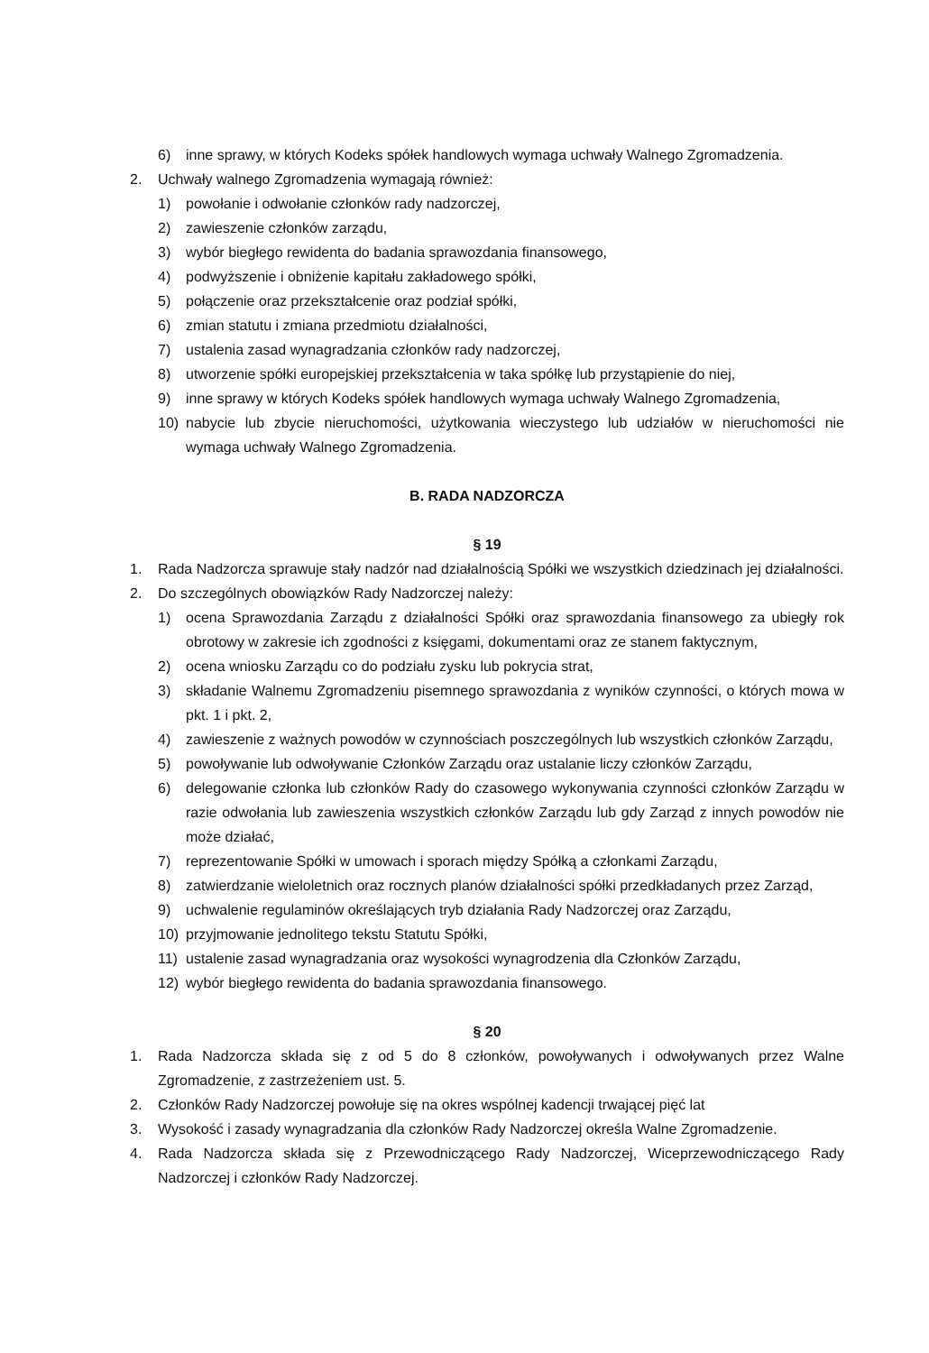6) inne sprawy, w których Kodeks spółek handlowych wymaga uchwały Walnego Zgromadzenia.
2. Uchwały walnego Zgromadzenia wymagają również:
1) powołanie i odwołanie członków rady nadzorczej,
2) zawieszenie członków zarządu,
3) wybór biegłego rewidenta do badania sprawozdania finansowego,
4) podwyższenie i obniżenie kapitału zakładowego spółki,
5) połączenie oraz przekształcenie oraz podział spółki,
6) zmian statutu i zmiana przedmiotu działalności,
7) ustalenia zasad wynagradzania członków rady nadzorczej,
8) utworzenie spółki europejskiej przekształcenia w taka spółkę lub przystąpienie do niej,
9) inne sprawy w których Kodeks spółek handlowych wymaga uchwały Walnego Zgromadzenia,
10) nabycie lub zbycie nieruchomości, użytkowania wieczystego lub udziałów w nieruchomości nie wymaga uchwały Walnego Zgromadzenia.
B. RADA NADZORCZA
§ 19
1. Rada Nadzorcza sprawuje stały nadzór nad działalnością Spółki we wszystkich dziedzinach jej działalności.
2. Do szczególnych obowiązków Rady Nadzorczej należy:
1) ocena Sprawozdania Zarządu z działalności Spółki oraz sprawozdania finansowego za ubiegły rok obrotowy w zakresie ich zgodności z księgami, dokumentami oraz ze stanem faktycznym,
2) ocena wniosku Zarządu co do podziału zysku lub pokrycia strat,
3) składanie Walnemu Zgromadzeniu pisemnego sprawozdania z wyników czynności, o których mowa w pkt. 1 i pkt. 2,
4) zawieszenie z ważnych powodów w czynnościach poszczególnych lub wszystkich członków Zarządu,
5) powoływanie lub odwoływanie Członków Zarządu oraz ustalanie liczy członków Zarządu,
6) delegowanie członka lub członków Rady do czasowego wykonywania czynności członków Zarządu w razie odwołania lub zawieszenia wszystkich członków Zarządu lub gdy Zarząd z innych powodów nie może działać,
7) reprezentowanie Spółki w umowach i sporach między Spółką a członkami Zarządu,
8) zatwierdzanie wieloletnich oraz rocznych planów działalności spółki przedkładanych przez Zarząd,
9) uchwalenie regulaminów określających tryb działania Rady Nadzorczej oraz Zarządu,
10) przyjmowanie jednolitego tekstu Statutu Spółki,
11) ustalenie zasad wynagradzania oraz wysokości wynagrodzenia dla Członków Zarządu,
12) wybór biegłego rewidenta do badania sprawozdania finansowego.
§ 20
1. Rada Nadzorcza składa się z od 5 do 8 członków, powoływanych i odwoływanych przez Walne Zgromadzenie, z zastrzeżeniem ust. 5.
2. Członków Rady Nadzorczej powołuje się na okres wspólnej kadencji trwającej pięć lat
3. Wysokość i zasady wynagradzania dla członków Rady Nadzorczej określa Walne Zgromadzenie.
4. Rada Nadzorcza składa się z Przewodniczącego Rady Nadzorczej, Wiceprzewodniczącego Rady Nadzorczej i członków Rady Nadzorczej.